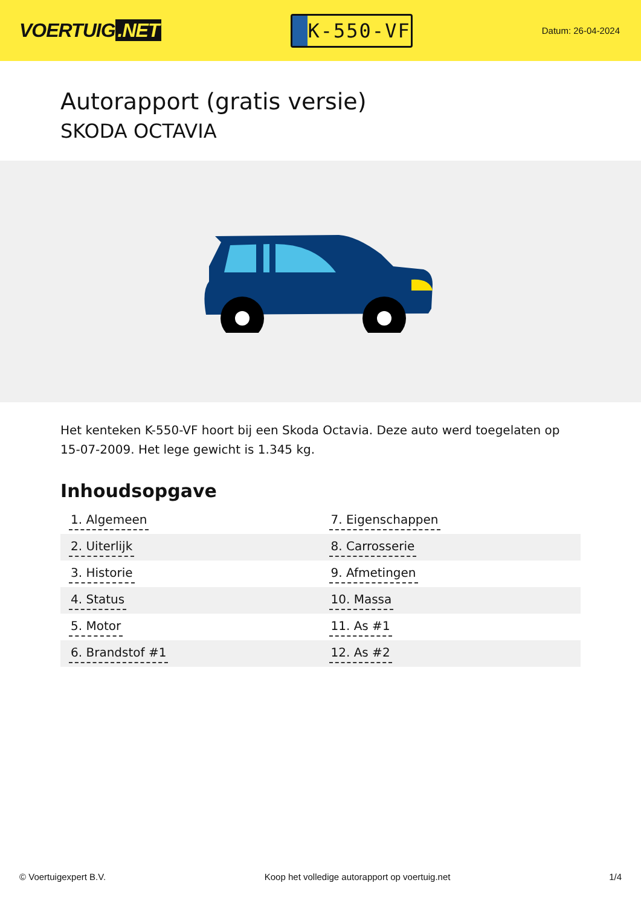VOERTUIG.NET
K-550-VF
Datum: 26-04-2024
Autorapport (gratis versie)
SKODA OCTAVIA
Het kenteken K-550-VF hoort bij een Skoda Octavia. Deze auto werd toegelaten op 15-07-2009. Het lege gewicht is 1.345 kg.
Inhoudsopgave
| 1. Algemeen | 7. Eigenschappen |
| 2. Uiterlijk | 8. Carrosserie |
| 3. Historie | 9. Afmetingen |
| 4. Status | 10. Massa |
| 5. Motor | 11. As #1 |
| 6. Brandstof #1 | 12. As #2 |
© Voertuigexpert B.V. Koop het volledige autorapport op voertuig.net 1/4